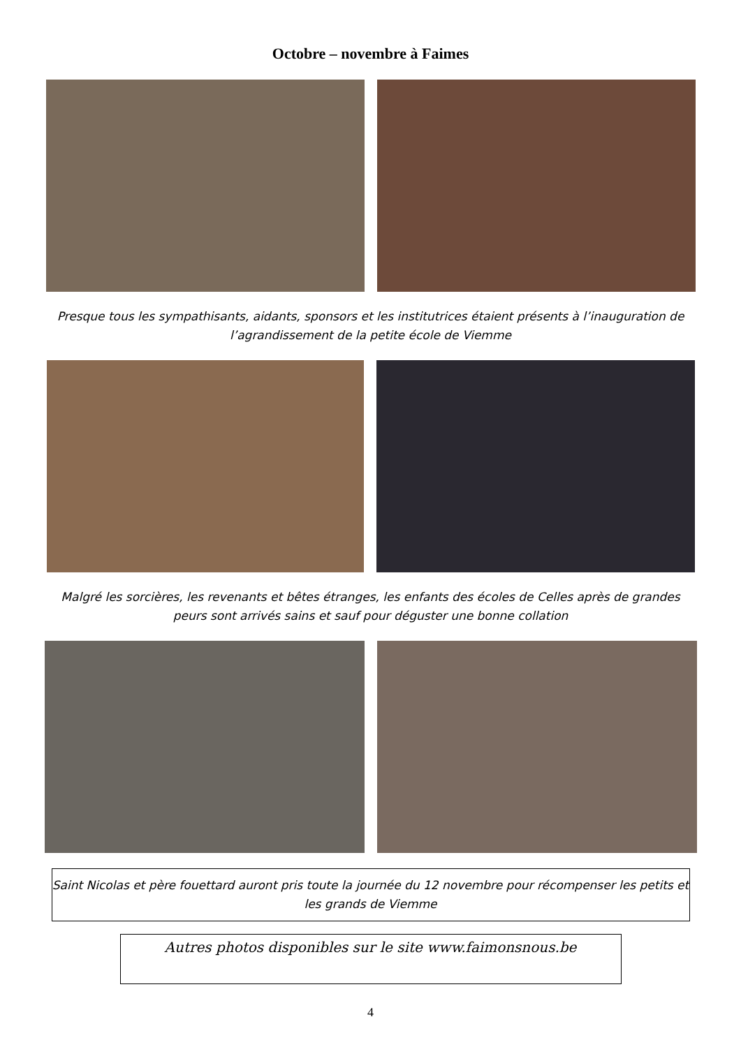Octobre – novembre à Faimes
Presque tous les sympathisants, aidants, sponsors et les institutrices étaient présents à l’inauguration de l’agrandissement de la petite école de Viemme
Malgré les sorcières, les revenants et bêtes étranges, les enfants des écoles de Celles après de grandes peurs sont arrivés sains et sauf pour déguster une bonne collation
Saint Nicolas et père fouettard auront pris toute la journée du 12 novembre pour récompenser les petits et les grands de Viemme
Autres photos disponibles sur le site www.faimonsnous.be
4